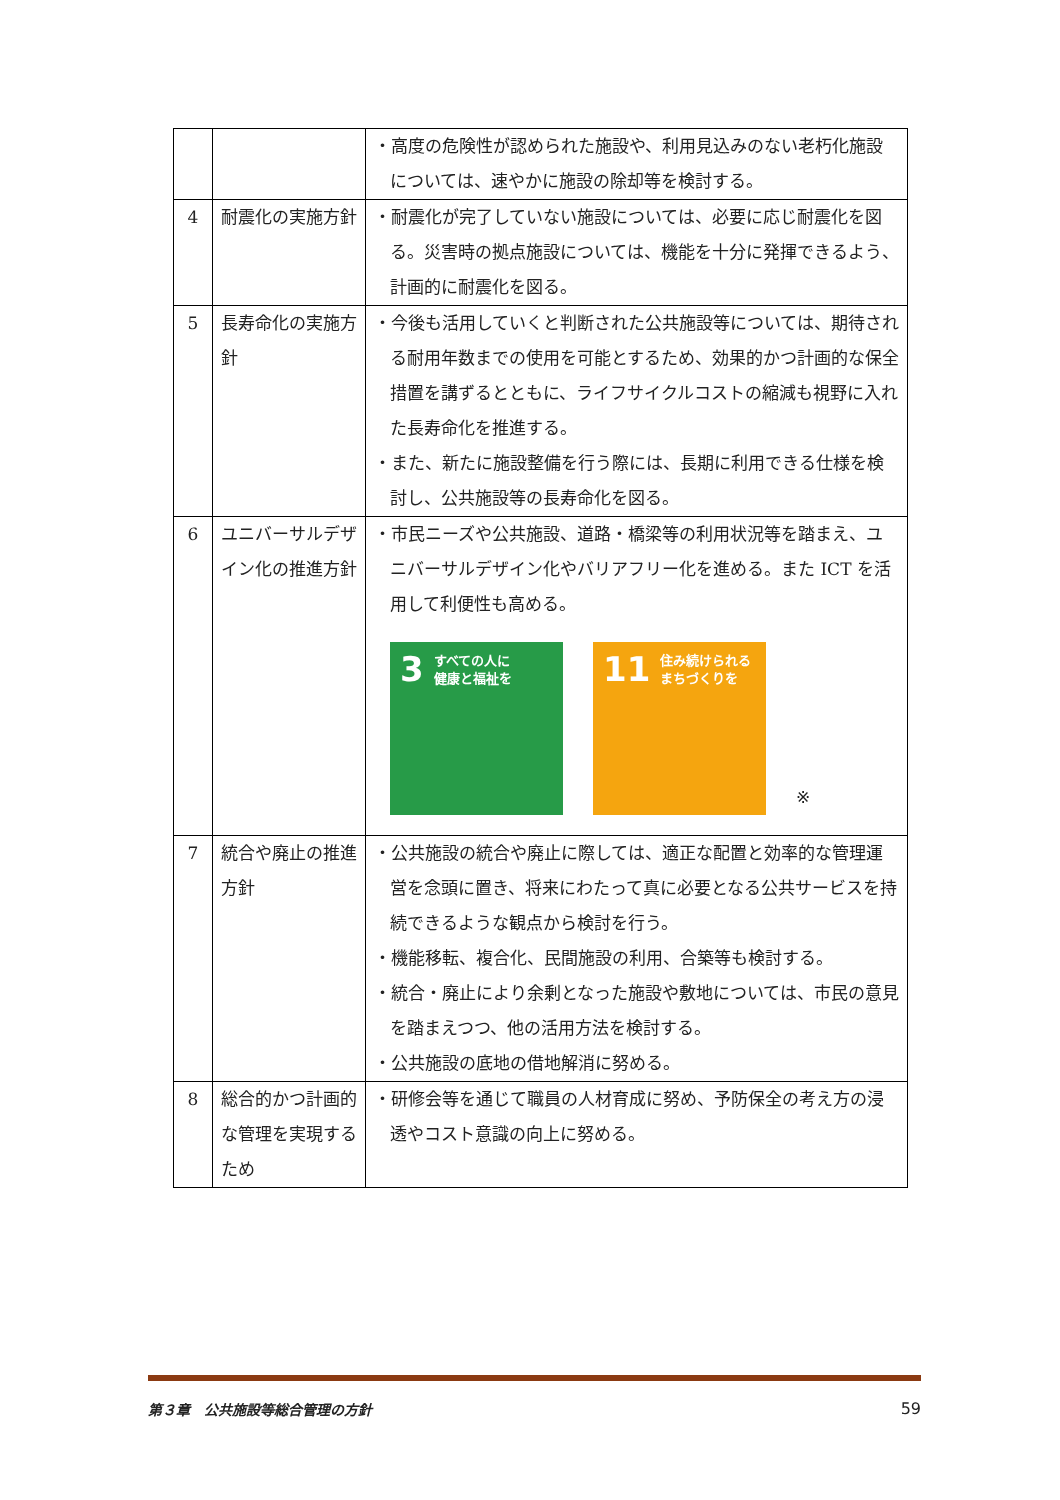| | | ・高度の危険性が認められた施設や、利用見込みのない老朽化施設については、速やかに施設の除却等を検討する。 |
| 4 | 耐震化の実施方針 | ・耐震化が完了していない施設については、必要に応じ耐震化を図る。災害時の拠点施設については、機能を十分に発揮できるよう、計画的に耐震化を図る。 |
| 5 | 長寿命化の実施方針 | ・今後も活用していくと判断された公共施設等については、期待される耐用年数までの使用を可能とするため、効果的かつ計画的な保全措置を講ずるとともに、ライフサイクルコストの縮減も視野に入れた長寿命化を推進する。 ・また、新たに施設整備を行う際には、長期に利用できる仕様を検討し、公共施設等の長寿命化を図る。 |
| 6 | ユニバーサルデザイン化の推進方針 | ・市民ニーズや公共施設、道路・橋梁等の利用状況等を踏まえ、ユニバーサルデザイン化やバリアフリー化を進める。また ICT を活用して利便性も高める。 3 すべての人に 健康と福祉を 11 住み続けられる まちづくりを ※ |
| 7 | 統合や廃止の推進方針 | ・公共施設の統合や廃止に際しては、適正な配置と効率的な管理運営を念頭に置き、将来にわたって真に必要となる公共サービスを持続できるような観点から検討を行う。 ・機能移転、複合化、民間施設の利用、合築等も検討する。 ・統合・廃止により余剰となった施設や敷地については、市民の意見を踏まえつつ、他の活用方法を検討する。 ・公共施設の底地の借地解消に努める。 |
| 8 | 総合的かつ計画的な管理を実現するため | ・研修会等を通じて職員の人材育成に努め、予防保全の考え方の浸透やコスト意識の向上に努める。 |
第３章　公共施設等総合管理の方針 59